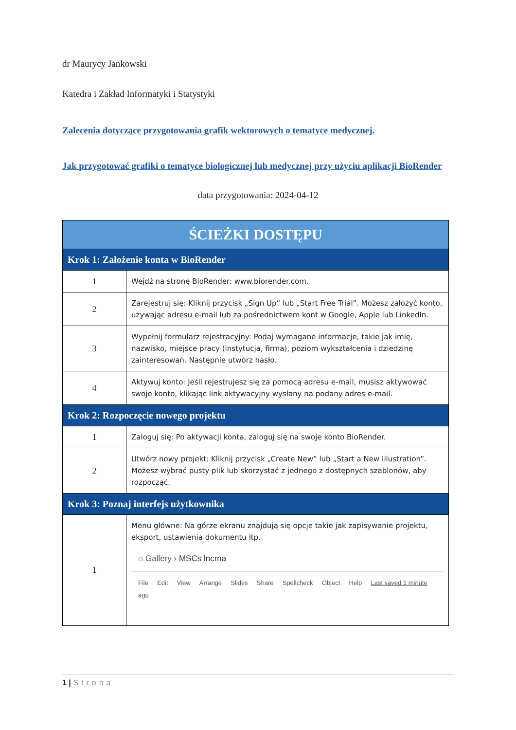dr Maurycy Jankowski
Katedra i Zakład Informatyki i Statystyki
Zalecenia dotyczące przygotowania grafik wektorowych o tematyce medycznej.
Jak przygotować grafiki o tematyce biologicznej lub medycznej przy użyciu aplikacji BioRender
data przygotowania: 2024-04-12
| ŚCIEŻKI DOSTĘPU | |
| Krok 1: Założenie konta w BioRender | |
| 1 | Wejdź na stronę BioRender: www.biorender.com. |
| 2 | Zarejestruj się: Kliknij przycisk „Sign Up” lub „Start Free Trial”. Możesz założyć konto, używając adresu e-mail lub za pośrednictwem kont w Google, Apple lub LinkedIn. |
| 3 | Wypełnij formularz rejestracyjny: Podaj wymagane informacje, takie jak imię, nazwisko, miejsce pracy (instytucja, firma), poziom wykształcenia i dziedzinę zainteresowań. Następnie utwórz hasło. |
| 4 | Aktywuj konto: Jeśli rejestrujesz się za pomocą adresu e-mail, musisz aktywować swoje konto, klikając link aktywacyjny wysłany na podany adres e-mail. |
| Krok 2: Rozpoczęcie nowego projektu | |
| 1 | Zaloguj się: Po aktywacji konta, zaloguj się na swoje konto BioRender. |
| 2 | Utwórz nowy projekt: Kliknij przycisk „Create New” lub „Start a New Illustration”. Możesz wybrać pusty plik lub skorzystać z jednego z dostępnych szablonów, aby rozpocząć. |
| Krok 3: Poznaj interfejs użytkownika | |
| 1 | Menu główne: Na górze ekranu znajdują się opcje takie jak zapisywanie projektu, eksport, ustawienia dokumentu itp. ⌂ Gallery › MSCs lncrna File Edit View Arrange Slides Share Spellcheck Object Help Last saved 1 minute ago |
1 | Strona